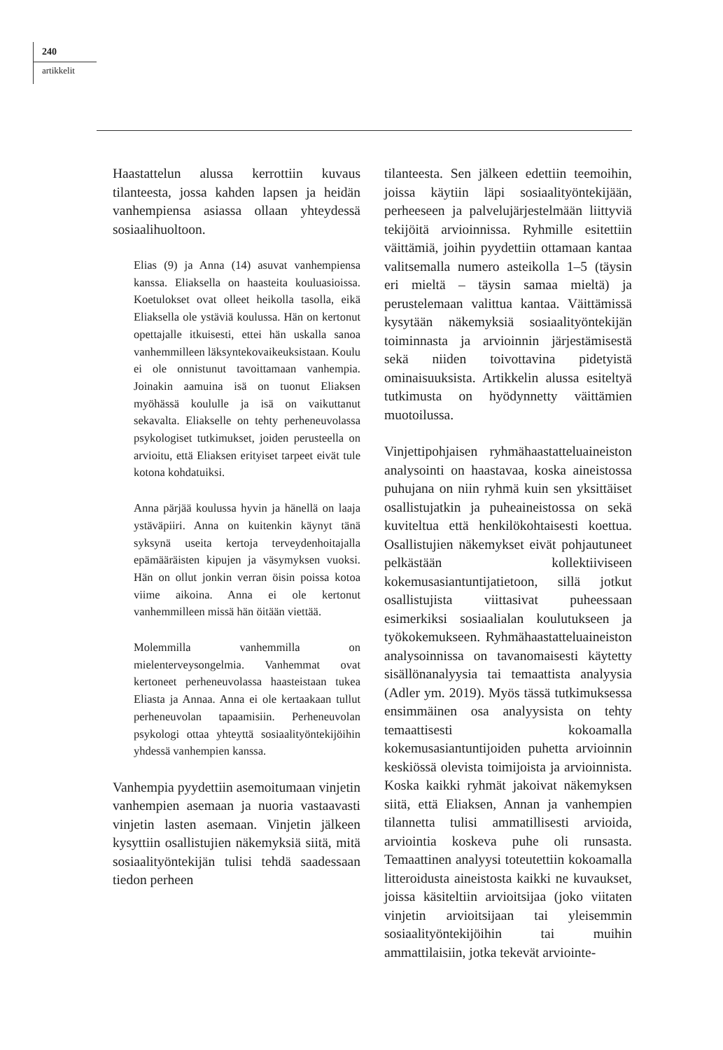240
artikkelit
Haastattelun alussa kerrottiin kuvaus tilanteesta, jossa kahden lapsen ja heidän vanhempiensa asiassa ollaan yhteydessä sosiaalihuoltoon.
Elias (9) ja Anna (14) asuvat vanhempiensa kanssa. Eliaksella on haasteita kouluasioissa. Koetulokset ovat olleet heikolla tasolla, eikä Eliaksella ole ystäviä koulussa. Hän on kertonut opettajalle itkuisesti, ettei hän uskalla sanoa vanhemmilleen läksyntekovaikeuksistaan. Koulu ei ole onnistunut tavoittamaan vanhempia. Joinakin aamuina isä on tuonut Eliaksen myöhässä koululle ja isä on vaikuttanut sekavalta. Eliakselle on tehty perheneuvolassa psykologiset tutkimukset, joiden perusteella on arvioitu, että Eliaksen erityiset tarpeet eivät tule kotona kohdatuiksi.
Anna pärjää koulussa hyvin ja hänellä on laaja ystäväpiiri. Anna on kuitenkin käynyt tänä syksynä useita kertoja terveydenhoitajalla epämääräisten kipujen ja väsymyksen vuoksi. Hän on ollut jonkin verran öisin poissa kotoa viime aikoina. Anna ei ole kertonut vanhemmilleen missä hän öitään viettää.
Molemmilla vanhemmilla on mielenterveysongelmia. Vanhemmat ovat kertoneet perheneuvolassa haasteistaan tukea Eliasta ja Annaa. Anna ei ole kertaakaan tullut perheneuvolan tapaamisiin. Perheneuvolan psykologi ottaa yhteyttä sosiaalityöntekijöihin yhdessä vanhempien kanssa.
Vanhempia pyydettiin asemoitumaan vinjetin vanhempien asemaan ja nuoria vastaavasti vinjetin lasten asemaan. Vinjetin jälkeen kysyttiin osallistujien näkemyksiä siitä, mitä sosiaalityöntekijän tulisi tehdä saadessaan tiedon perheen
tilanteesta. Sen jälkeen edettiin teemoihin, joissa käytiin läpi sosiaalityöntekijään, perheeseen ja palvelujärjestelmään liittyviä tekijöitä arvioinnissa. Ryhmille esitettiin väittämiä, joihin pyydettiin ottamaan kantaa valitsemalla numero asteikolla 1–5 (täysin eri mieltä – täysin samaa mieltä) ja perustelemaan valittua kantaa. Väittämissä kysytään näkemyksiä sosiaalityöntekijän toiminnasta ja arvioinnin järjestämisestä sekä niiden toivottavina pidetyistä ominaisuuksista. Artikkelin alussa esiteltyä tutkimusta on hyödynnetty väittämien muotoilussa.
Vinjettipohjaisen ryhmähaastatteluaineiston analysointi on haastavaa, koska aineistossa puhujana on niin ryhmä kuin sen yksittäiset osallistujatkin ja puheaineistossa on sekä kuviteltua että henkilökohtaisesti koettua. Osallistujien näkemykset eivät pohjautuneet pelkästään kollektiiviseen kokemusasiantuntijatietoon, sillä jotkut osallistujista viittasivat puheessaan esimerkiksi sosiaalialan koulutukseen ja työkokemukseen. Ryhmähaastatteluaineiston analysoinnissa on tavanomaisesti käytetty sisällönanalyysia tai temaattista analyysia (Adler ym. 2019). Myös tässä tutkimuksessa ensimmäinen osa analyysista on tehty temaattisesti kokoamalla kokemusasiantuntijoiden puhetta arvioinnin keskiössä olevista toimijoista ja arvioinnista. Koska kaikki ryhmät jakoivat näkemyksen siitä, että Eliaksen, Annan ja vanhempien tilannetta tulisi ammatillisesti arvioida, arviointia koskeva puhe oli runsasta. Temaattinen analyysi toteutettiin kokoamalla litteroidusta aineistosta kaikki ne kuvaukset, joissa käsiteltiin arvioitsijaa (joko viitaten vinjetin arvioitsijaan tai yleisemmin sosiaalityöntekijöihin tai muihin ammattilaisiin, jotka tekevät arviointe-